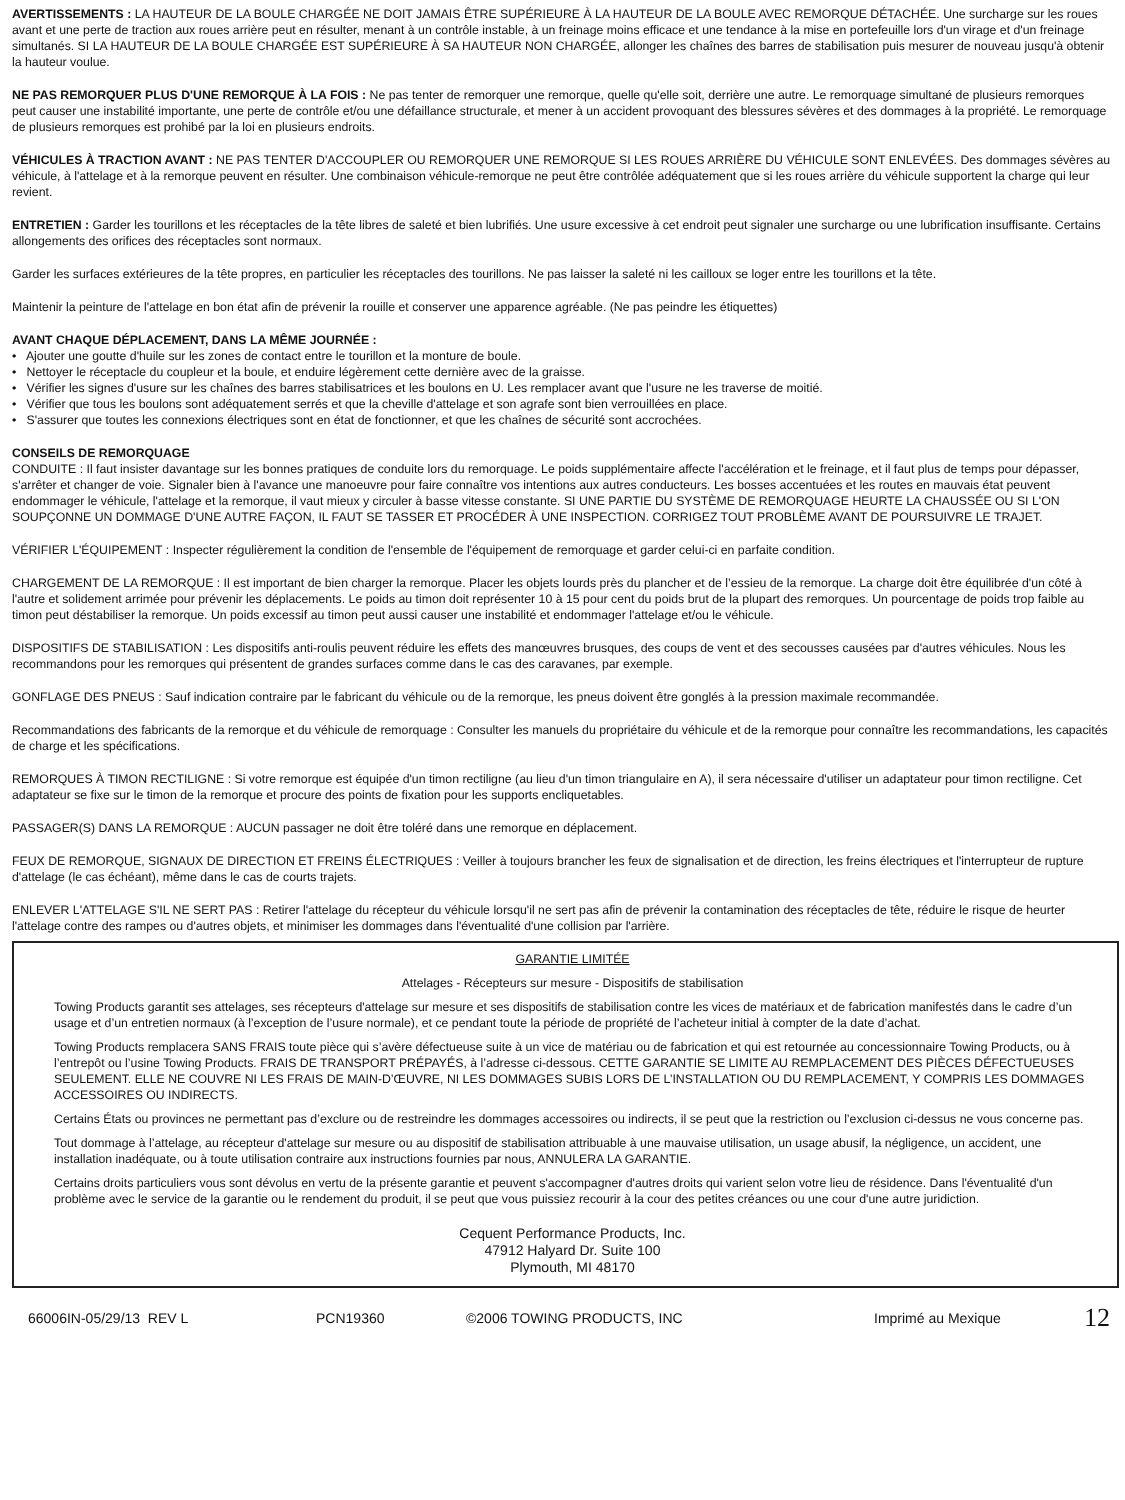AVERTISSEMENTS : LA HAUTEUR DE LA BOULE CHARGÉE NE DOIT JAMAIS ÊTRE SUPÉRIEURE À LA HAUTEUR DE LA BOULE AVEC REMORQUE DÉTACHÉE. Une surcharge sur les roues avant et une perte de traction aux roues arrière peut en résulter, menant à un contrôle instable, à un freinage moins efficace et une tendance à la mise en portefeuille lors d'un virage et d'un freinage simultanés. SI LA HAUTEUR DE LA BOULE CHARGÉE EST SUPÉRIEURE À SA HAUTEUR NON CHARGÉE, allonger les chaînes des barres de stabilisation puis mesurer de nouveau jusqu'à obtenir la hauteur voulue.
NE PAS REMORQUER PLUS D'UNE REMORQUE À LA FOIS : Ne pas tenter de remorquer une remorque, quelle qu'elle soit, derrière une autre. Le remorquage simultané de plusieurs remorques peut causer une instabilité importante, une perte de contrôle et/ou une défaillance structurale, et mener à un accident provoquant des blessures sévères et des dommages à la propriété. Le remorquage de plusieurs remorques est prohibé par la loi en plusieurs endroits.
VÉHICULES À TRACTION AVANT : NE PAS TENTER D'ACCOUPLER OU REMORQUER UNE REMORQUE SI LES ROUES ARRIÈRE DU VÉHICULE SONT ENLEVÉES. Des dommages sévères au véhicule, à l'attelage et à la remorque peuvent en résulter. Une combinaison véhicule-remorque ne peut être contrôlée adéquatement que si les roues arrière du véhicule supportent la charge qui leur revient.
ENTRETIEN : Garder les tourillons et les réceptacles de la tête libres de saleté et bien lubrifiés. Une usure excessive à cet endroit peut signaler une surcharge ou une lubrification insuffisante. Certains allongements des orifices des réceptacles sont normaux.
Garder les surfaces extérieures de la tête propres, en particulier les réceptacles des tourillons. Ne pas laisser la saleté ni les cailloux se loger entre les tourillons et la tête.
Maintenir la peinture de l'attelage en bon état afin de prévenir la rouille et conserver une apparence agréable. (Ne pas peindre les étiquettes)
AVANT CHAQUE DÉPLACEMENT, DANS LA MÊME JOURNÉE :
• Ajouter une goutte d'huile sur les zones de contact entre le tourillon et la monture de boule.
• Nettoyer le réceptacle du coupleur et la boule, et enduire légèrement cette dernière avec de la graisse.
• Vérifier les signes d'usure sur les chaînes des barres stabilisatrices et les boulons en U. Les remplacer avant que l'usure ne les traverse de moitié.
• Vérifier que tous les boulons sont adéquatement serrés et que la cheville d'attelage et son agrafe sont bien verrouillées en place.
• S'assurer que toutes les connexions électriques sont en état de fonctionner, et que les chaînes de sécurité sont accrochées.
CONSEILS DE REMORQUAGE
CONDUITE : Il faut insister davantage sur les bonnes pratiques de conduite lors du remorquage. Le poids supplémentaire affecte l'accélération et le freinage, et il faut plus de temps pour dépasser, s'arrêter et changer de voie. Signaler bien à l'avance une manoeuvre pour faire connaître vos intentions aux autres conducteurs. Les bosses accentuées et les routes en mauvais état peuvent endommager le véhicule, l'attelage et la remorque, il vaut mieux y circuler à basse vitesse constante. SI UNE PARTIE DU SYSTÈME DE REMORQUAGE HEURTE LA CHAUSSÉE OU SI L'ON SOUPÇONNE UN DOMMAGE D'UNE AUTRE FAÇON, IL FAUT SE TASSER ET PROCÉDER À UNE INSPECTION. CORRIGEZ TOUT PROBLÈME AVANT DE POURSUIVRE LE TRAJET.
VÉRIFIER L'ÉQUIPEMENT : Inspecter régulièrement la condition de l'ensemble de l'équipement de remorquage et garder celui-ci en parfaite condition.
CHARGEMENT DE LA REMORQUE : Il est important de bien charger la remorque. Placer les objets lourds près du plancher et de l’essieu de la remorque. La charge doit être équilibrée d'un côté à l'autre et solidement arrimée pour prévenir les déplacements. Le poids au timon doit représenter 10 à 15 pour cent du poids brut de la plupart des remorques. Un pourcentage de poids trop faible au timon peut déstabiliser la remorque. Un poids excessif au timon peut aussi causer une instabilité et endommager l'attelage et/ou le véhicule.
DISPOSITIFS DE STABILISATION : Les dispositifs anti-roulis peuvent réduire les effets des manœuvres brusques, des coups de vent et des secousses causées par d'autres véhicules. Nous les recommandons pour les remorques qui présentent de grandes surfaces comme dans le cas des caravanes, par exemple.
GONFLAGE DES PNEUS : Sauf indication contraire par le fabricant du véhicule ou de la remorque, les pneus doivent être gonglés à la pression maximale recommandée.
Recommandations des fabricants de la remorque et du véhicule de remorquage : Consulter les manuels du propriétaire du véhicule et de la remorque pour connaître les recommandations, les capacités de charge et les spécifications.
REMORQUES À TIMON RECTILIGNE : Si votre remorque est équipée d'un timon rectiligne (au lieu d'un timon triangulaire en A), il sera nécessaire d'utiliser un adaptateur pour timon rectiligne. Cet adaptateur se fixe sur le timon de la remorque et procure des points de fixation pour les supports encliquetables.
PASSAGER(S) DANS LA REMORQUE : AUCUN passager ne doit être toléré dans une remorque en déplacement.
FEUX DE REMORQUE, SIGNAUX DE DIRECTION ET FREINS ÉLECTRIQUES : Veiller à toujours brancher les feux de signalisation et de direction, les freins électriques et l'interrupteur de rupture d'attelage (le cas échéant), même dans le cas de courts trajets.
ENLEVER L'ATTELAGE S'IL NE SERT PAS : Retirer l'attelage du récepteur du véhicule lorsqu'il ne sert pas afin de prévenir la contamination des réceptacles de tête, réduire le risque de heurter l'attelage contre des rampes ou d'autres objets, et minimiser les dommages dans l'éventualité d'une collision par l'arrière.
GARANTIE LIMITÉE
Attelages - Récepteurs sur mesure - Dispositifs de stabilisation
Towing Products garantit ses attelages, ses récepteurs d'attelage sur mesure et ses dispositifs de stabilisation contre les vices de matériaux et de fabrication manifestés dans le cadre d’un usage et d’un entretien normaux (à l’exception de l’usure normale), et ce pendant toute la période de propriété de l’acheteur initial à compter de la date d’achat.
Towing Products remplacera SANS FRAIS toute pièce qui s’avère défectueuse suite à un vice de matériau ou de fabrication et qui est retournée au concessionnaire Towing Products, ou à l’entrepôt ou l’usine Towing Products. FRAIS DE TRANSPORT PRÉPAYÉS, à l’adresse ci-dessous. CETTE GARANTIE SE LIMITE AU REMPLACEMENT DES PIÈCES DÉFECTUEUSES SEULEMENT. ELLE NE COUVRE NI LES FRAIS DE MAIN-D’ŒUVRE, NI LES DOMMAGES SUBIS LORS DE L’INSTALLATION OU DU REMPLACEMENT, Y COMPRIS LES DOMMAGES ACCESSOIRES OU INDIRECTS.
Certains États ou provinces ne permettant pas d’exclure ou de restreindre les dommages accessoires ou indirects, il se peut que la restriction ou l’exclusion ci-dessus ne vous concerne pas.
Tout dommage à l’attelage, au récepteur d'attelage sur mesure ou au dispositif de stabilisation attribuable à une mauvaise utilisation, un usage abusif, la négligence, un accident, une installation inadéquate, ou à toute utilisation contraire aux instructions fournies par nous, ANNULERA LA GARANTIE.
Certains droits particuliers vous sont dévolus en vertu de la présente garantie et peuvent s'accompagner d'autres droits qui varient selon votre lieu de résidence. Dans l'éventualité d'un problème avec le service de la garantie ou le rendement du produit, il se peut que vous puissiez recourir à la cour des petites créances ou une cour d'une autre juridiction.
Cequent Performance Products, Inc.
47912 Halyard Dr. Suite 100
Plymouth, MI 48170
66006IN-05/29/13 REV L PCN19360 ©2006 TOWING PRODUCTS, INC Imprimé au Mexique 12